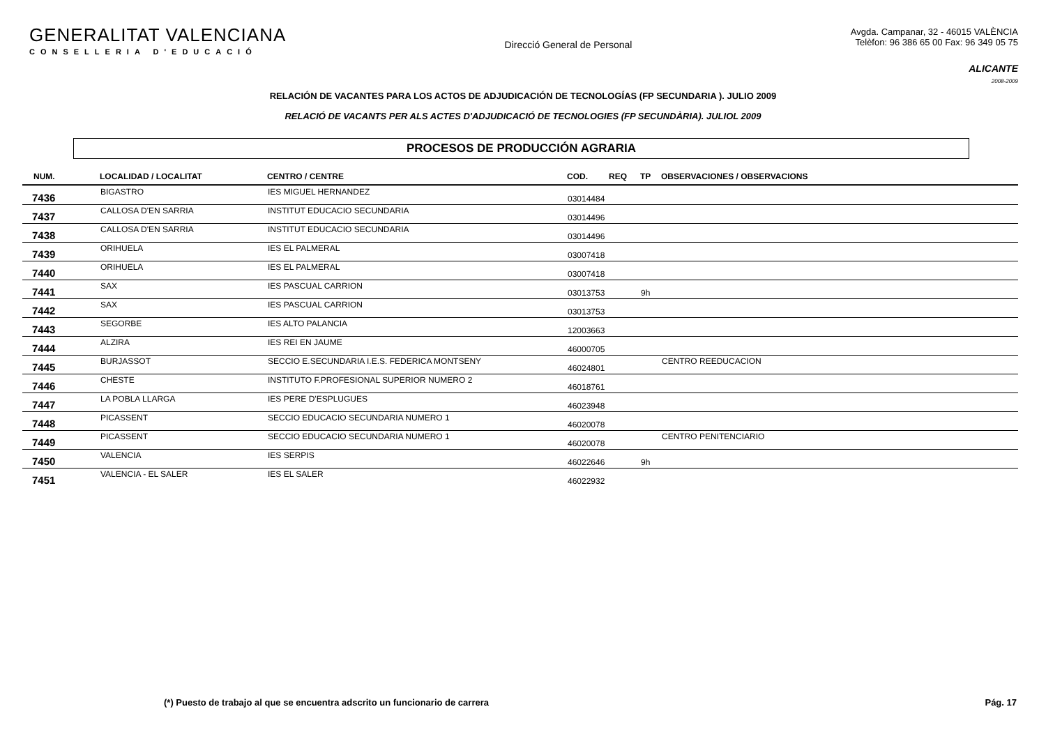GENERALITAT VALENCIANA
CONSELLERIA D'EDUCACIÓ
Direcció General de Personal
Avgda. Campanar, 32 - 46015 VALÈNCIA
Telèfon: 96 386 65 00 Fax: 96 349 05 75
ALICANTE
2008-2009
RELACIÓN DE VACANTES PARA LOS ACTOS DE ADJUDICACIÓN DE TECNOLOGÍAS (FP SECUNDARIA ). JULIO 2009
RELACIÓ DE VACANTS PER ALS ACTES D'ADJUDICACIÓ DE TECNOLOGIES (FP SECUNDÀRIA). JULIOL 2009
PROCESOS DE PRODUCCIÓN AGRARIA
| NUM. | LOCALIDAD / LOCALITAT | CENTRO / CENTRE | COD. | REQ | TP | OBSERVACIONES / OBSERVACIONS |
| --- | --- | --- | --- | --- | --- | --- |
| 7436 | BIGASTRO | IES MIGUEL HERNANDEZ | 03014484 | | | |
| 7437 | CALLOSA D'EN SARRIA | INSTITUT EDUCACIO SECUNDARIA | 03014496 | | | |
| 7438 | CALLOSA D'EN SARRIA | INSTITUT EDUCACIO SECUNDARIA | 03014496 | | | |
| 7439 | ORIHUELA | IES EL PALMERAL | 03007418 | | | |
| 7440 | ORIHUELA | IES EL PALMERAL | 03007418 | | | |
| 7441 | SAX | IES PASCUAL CARRION | 03013753 | | 9h | |
| 7442 | SAX | IES PASCUAL CARRION | 03013753 | | | |
| 7443 | SEGORBE | IES ALTO PALANCIA | 12003663 | | | |
| 7444 | ALZIRA | IES REI EN JAUME | 46000705 | | | |
| 7445 | BURJASSOT | SECCIO E.SECUNDARIA I.E.S. FEDERICA MONTSENY | 46024801 | | | CENTRO REEDUCACION |
| 7446 | CHESTE | INSTITUTO F.PROFESIONAL SUPERIOR NUMERO 2 | 46018761 | | | |
| 7447 | LA POBLA LLARGA | IES PERE D'ESPLUGUES | 46023948 | | | |
| 7448 | PICASSENT | SECCIO EDUCACIO SECUNDARIA NUMERO 1 | 46020078 | | | |
| 7449 | PICASSENT | SECCIO EDUCACIO SECUNDARIA NUMERO 1 | 46020078 | | | CENTRO PENITENCIARIO |
| 7450 | VALENCIA | IES SERPIS | 46022646 | | 9h | |
| 7451 | VALENCIA - EL SALER | IES EL SALER | 46022932 | | | |
(*) Puesto de trabajo al que se encuentra adscrito un funcionario de carrera Pág. 17